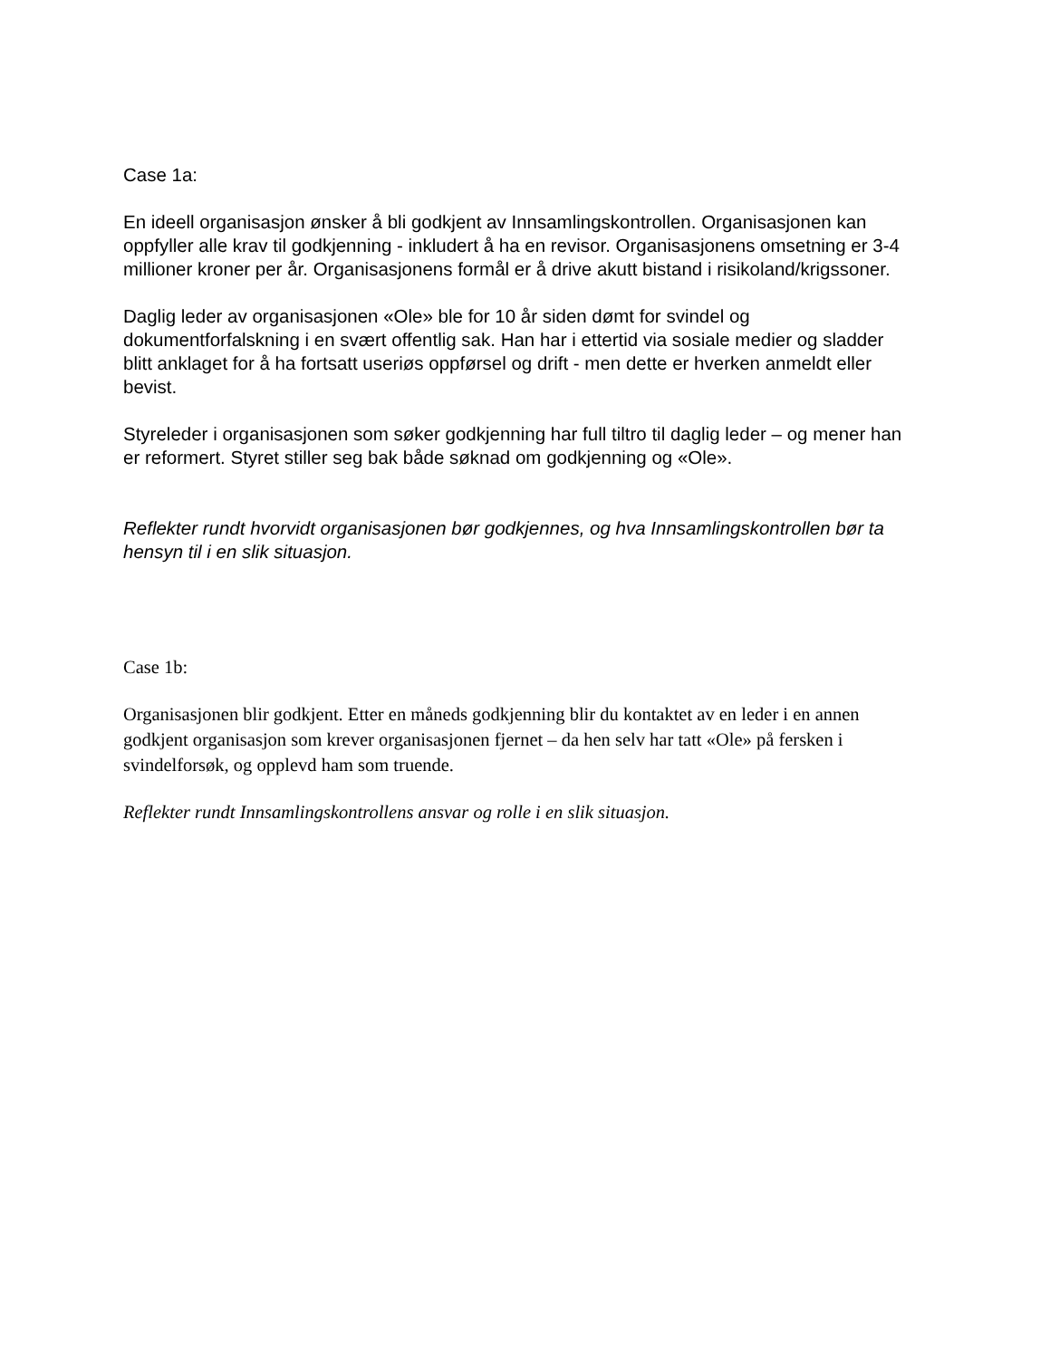Case 1a:
En ideell organisasjon ønsker å bli godkjent av Innsamlingskontrollen. Organisasjonen kan oppfyller alle krav til godkjenning - inkludert å ha en revisor. Organisasjonens omsetning er 3-4 millioner kroner per år. Organisasjonens formål er å drive akutt bistand i risikoland/krigssoner.
Daglig leder av organisasjonen «Ole» ble for 10 år siden dømt for svindel og dokumentforfalskning i en svært offentlig sak. Han har i ettertid via sosiale medier og sladder blitt anklaget for å ha fortsatt useriøs oppførsel og drift - men dette er hverken anmeldt eller bevist.
Styreleder i organisasjonen som søker godkjenning har full tiltro til daglig leder – og mener han er reformert. Styret stiller seg bak både søknad om godkjenning og «Ole».
Reflekter rundt hvorvidt organisasjonen bør godkjennes, og hva Innsamlingskontrollen bør ta hensyn til i en slik situasjon.
Case 1b:
Organisasjonen blir godkjent. Etter en måneds godkjenning blir du kontaktet av en leder i en annen godkjent organisasjon som krever organisasjonen fjernet – da hen selv har tatt «Ole» på fersken i svindelforsøk, og opplevd ham som truende.
Reflekter rundt Innsamlingskontrollens ansvar og rolle i en slik situasjon.